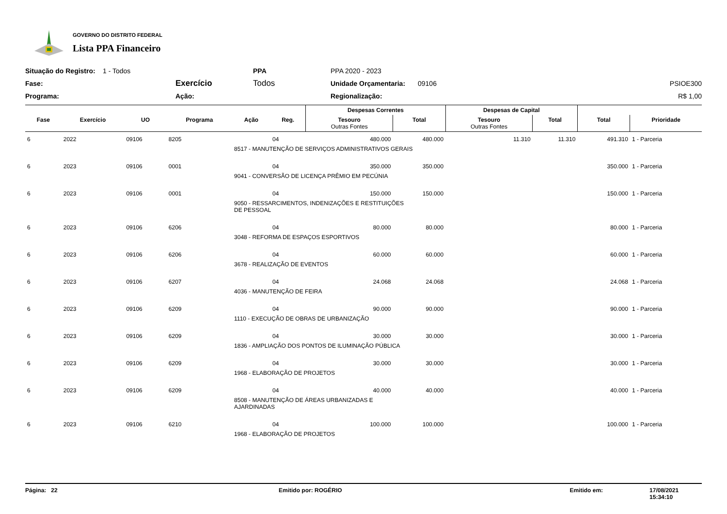GOVERNO DO DISTRITO FEDERAL
Lista PPA Financeiro
Situação do Registro: 1 - Todos PPA PPA 2020 - 2023 Fase: Exercício Todos Unidade Orçamentaria: 09106 PSIOE300 Programa: Ação: Regionalização: R$ 1,00
| | | | | | | Despesas Correntes | | Despesas de Capital | | | |
| --- | --- | --- | --- | --- | --- | --- | --- | --- | --- | --- | --- |
| Fase | Exercício | UO | Programa | Ação | Reg. | Tesouro Outras Fontes | Total | Tesouro Outras Fontes | Total | Total | Prioridade |
| 6 | 2022 | 09106 | 8205 | | 04 | 480.000 | 480.000 | 11.310 | 11.310 | 491.310 | 1 - Parceria |
| | | | | 8517 - MANUTENÇÃO DE SERVIÇOS ADMINISTRATIVOS GERAIS | | | | | | | |
| 6 | 2023 | 09106 | 0001 | | 04 | 350.000 | 350.000 | | | 350.000 | 1 - Parceria |
| | | | | 9041 - CONVERSÃO DE LICENÇA PRÊMIO EM PECÚNIA | | | | | | | |
| 6 | 2023 | 09106 | 0001 | | 04 | 150.000 | 150.000 | | | 150.000 | 1 - Parceria |
| | | | | 9050 - RESSARCIMENTOS, INDENIZAÇÕES E RESTITUIÇÕES DE PESSOAL | | | | | | | |
| 6 | 2023 | 09106 | 6206 | | 04 | 80.000 | 80.000 | | | 80.000 | 1 - Parceria |
| | | | | 3048 - REFORMA DE ESPAÇOS ESPORTIVOS | | | | | | | |
| 6 | 2023 | 09106 | 6206 | | 04 | 60.000 | 60.000 | | | 60.000 | 1 - Parceria |
| | | | | 3678 - REALIZAÇÃO DE EVENTOS | | | | | | | |
| 6 | 2023 | 09106 | 6207 | | 04 | 24.068 | 24.068 | | | 24.068 | 1 - Parceria |
| | | | | 4036 - MANUTENÇÃO DE FEIRA | | | | | | | |
| 6 | 2023 | 09106 | 6209 | | 04 | 90.000 | 90.000 | | | 90.000 | 1 - Parceria |
| | | | | 1110 - EXECUÇÃO DE OBRAS DE URBANIZAÇÃO | | | | | | | |
| 6 | 2023 | 09106 | 6209 | | 04 | 30.000 | 30.000 | | | 30.000 | 1 - Parceria |
| | | | | 1836 - AMPLIAÇÃO DOS PONTOS DE ILUMINAÇÃO PÚBLICA | | | | | | | |
| 6 | 2023 | 09106 | 6209 | | 04 | 30.000 | 30.000 | | | 30.000 | 1 - Parceria |
| | | | | 1968 - ELABORAÇÃO DE PROJETOS | | | | | | | |
| 6 | 2023 | 09106 | 6209 | | 04 | 40.000 | 40.000 | | | 40.000 | 1 - Parceria |
| | | | | 8508 - MANUTENÇÃO DE ÁREAS URBANIZADAS E AJARDINADAS | | | | | | | |
| 6 | 2023 | 09106 | 6210 | | 04 | 100.000 | 100.000 | | | 100.000 | 1 - Parceria |
| | | | | 1968 - ELABORAÇÃO DE PROJETOS | | | | | | | |
Página: 22 Emitido por: ROGÉRIO Emitido em: 17/08/2021 15:34:10